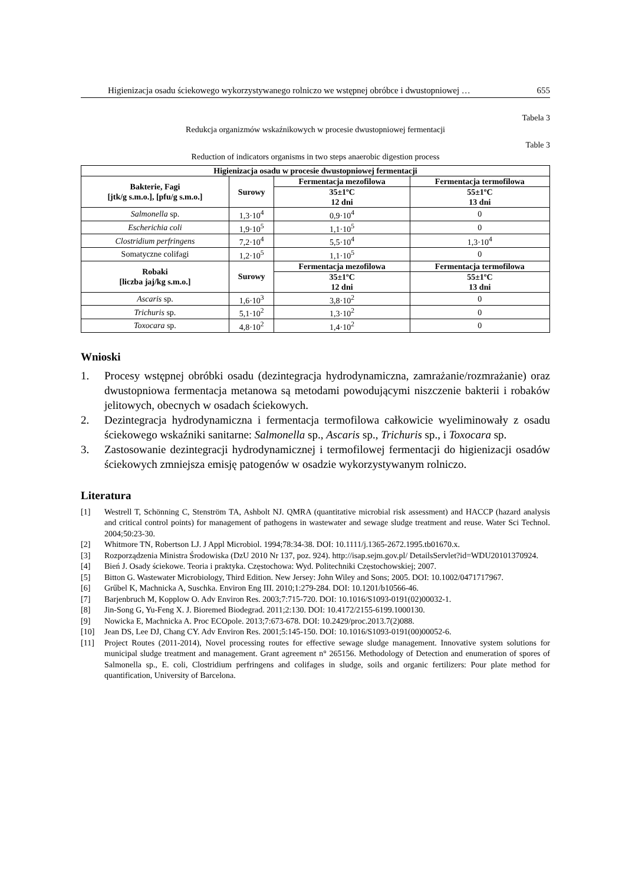Higienizacja osadu ściekowego wykorzystywanego rolniczo we wstępnej obróbce i dwustopniowej … 655
Tabela 3
Redukcja organizmów wskaźnikowych w procesie dwustopniowej fermentacji
Table 3
Reduction of indicators organisms in two steps anaerobic digestion process
| Higienizacja osadu w procesie dwustopniowej fermentacji | | | |
| --- | --- | --- | --- |
| Bakterie, Fagi [jtk/g s.m.o.], [pfu/g s.m.o.] | Surowy | Fermentacja mezofilowa | Fermentacja termofilowa |
| | | 35±1ºC 12 dni | 55±1ºC 13 dni |
| Salmonella sp. | 1,3·10<sup>4</sup> | 0,9·10<sup>4</sup> | 0 |
| Escherichia coli | 1,9·10<sup>5</sup> | 1,1·10<sup>5</sup> | 0 |
| Clostridium perfringens | 7,2·10<sup>4</sup> | 5,5·10<sup>4</sup> | 1,3·10<sup>4</sup> |
| Somatyczne colifagi | 1,2·10<sup>5</sup> | 1,1·10<sup>5</sup> | 0 |
| Robaki [liczba jaj/kg s.m.o.] | Surowy | Fermentacja mezofilowa | Fermentacja termofilowa |
| | | 35±1ºC 12 dni | 55±1ºC 13 dni |
| Ascaris sp. | 1,6·10<sup>3</sup> | 3,8·10<sup>2</sup> | 0 |
| Trichuris sp. | 5,1·10<sup>2</sup> | 1,3·10<sup>2</sup> | 0 |
| Toxocara sp. | 4,8·10<sup>2</sup> | 1,4·10<sup>2</sup> | 0 |
Wnioski
1. Procesy wstępnej obróbki osadu (dezintegracja hydrodynamiczna, zamrażanie/rozmrażanie) oraz dwustopniowa fermentacja metanowa są metodami powodującymi niszczenie bakterii i robaków jelitowych, obecnych w osadach ściekowych.
2. Dezintegracja hydrodynamiczna i fermentacja termofilowa całkowicie wyeliminowały z osadu ściekowego wskaźniki sanitarne: Salmonella sp., Ascaris sp., Trichuris sp., i Toxocara sp.
3. Zastosowanie dezintegracji hydrodynamicznej i termofilowej fermentacji do higienizacji osadów ściekowych zmniejsza emisję patogenów w osadzie wykorzystywanym rolniczo.
Literatura
[1] Westrell T, Schönning C, Stenström TA, Ashbolt NJ. QMRA (quantitative microbial risk assessment) and HACCP (hazard analysis and critical control points) for management of pathogens in wastewater and sewage sludge treatment and reuse. Water Sci Technol. 2004;50:23-30.
[2] Whitmore TN, Robertson LJ. J Appl Microbiol. 1994;78:34-38. DOI: 10.1111/j.1365-2672.1995.tb01670.x.
[3] Rozporządzenia Ministra Środowiska (DzU 2010 Nr 137, poz. 924). http://isap.sejm.gov.pl/ DetailsServlet?id=WDU20101370924.
[4] Bień J. Osady ściekowe. Teoria i praktyka. Częstochowa: Wyd. Politechniki Częstochowskiej; 2007.
[5] Bitton G. Wastewater Microbiology, Third Edition. New Jersey: John Wiley and Sons; 2005. DOI: 10.1002/0471717967.
[6] Grűbel K, Machnicka A, Suschka. Environ Eng III. 2010;1:279-284. DOI: 10.1201/b10566-46.
[7] Barjenbruch M, Kopplow O. Adv Environ Res. 2003;7:715-720. DOI: 10.1016/S1093-0191(02)00032-1.
[8] Jin-Song G, Yu-Feng X. J. Bioremed Biodegrad. 2011;2:130. DOI: 10.4172/2155-6199.1000130.
[9] Nowicka E, Machnicka A. Proc ECOpole. 2013;7:673-678. DOI: 10.2429/proc.2013.7(2)088.
[10] Jean DS, Lee DJ, Chang CY. Adv Environ Res. 2001;5:145-150. DOI: 10.1016/S1093-0191(00)00052-6.
[11] Project Routes (2011-2014), Novel processing routes for effective sewage sludge management. Innovative system solutions for municipal sludge treatment and management. Grant agreement n° 265156. Methodology of Detection and enumeration of spores of Salmonella sp., E. coli, Clostridium perfringens and colifages in sludge, soils and organic fertilizers: Pour plate method for quantification, University of Barcelona.